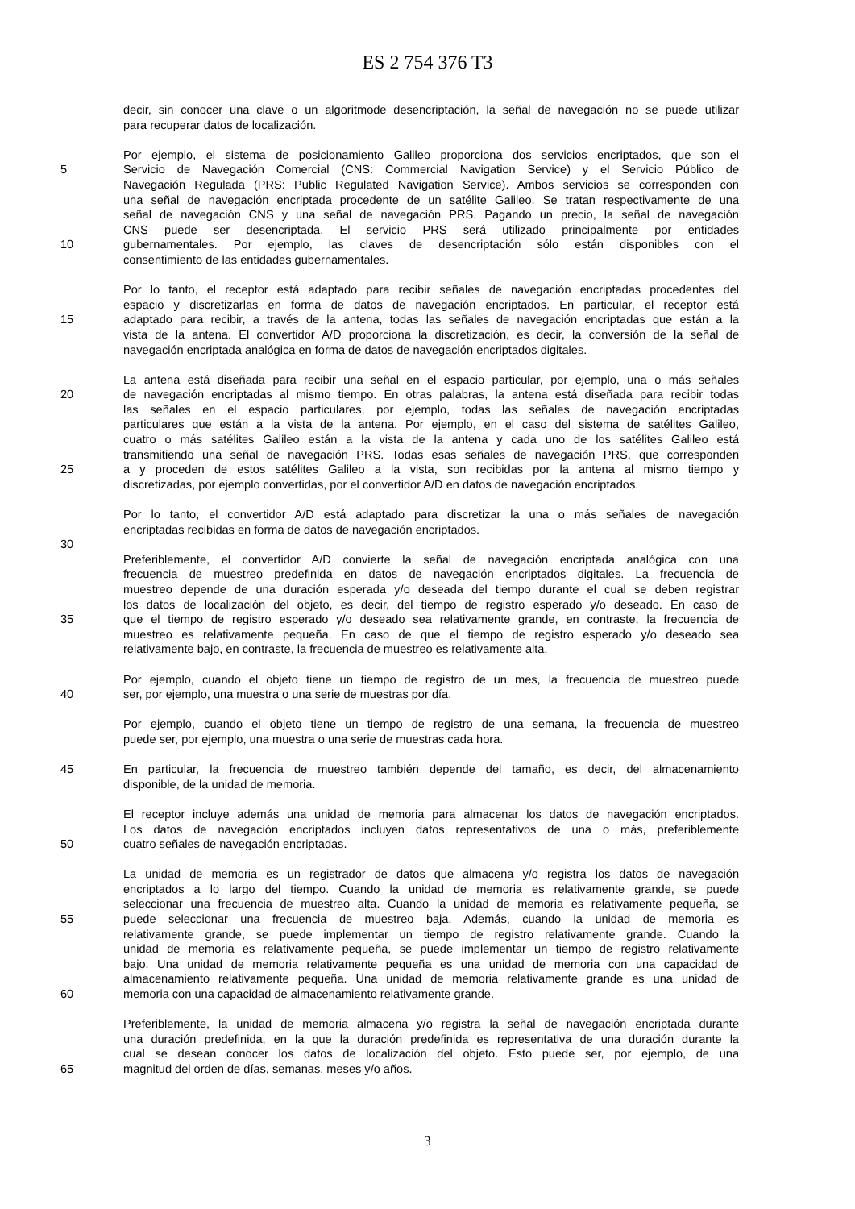ES 2 754 376 T3
decir, sin conocer una clave o un algoritmode desencriptación, la señal de navegación no se puede utilizar
para recuperar datos de localización.
Por ejemplo, el sistema de posicionamiento Galileo proporciona dos servicios encriptados, que son el
5 Servicio de Navegación Comercial (CNS: Commercial Navigation Service) y el Servicio Público de
Navegación Regulada (PRS: Public Regulated Navigation Service). Ambos servicios se corresponden con
una señal de navegación encriptada procedente de un satélite Galileo. Se tratan respectivamente de una
señal de navegación CNS y una señal de navegación PRS. Pagando un precio, la señal de navegación
CNS puede ser desencriptada. El servicio PRS será utilizado principalmente por entidades
10 gubernamentales. Por ejemplo, las claves de desencriptación sólo están disponibles con el
consentimiento de las entidades gubernamentales.
Por lo tanto, el receptor está adaptado para recibir señales de navegación encriptadas procedentes del
espacio y discretizarlas en forma de datos de navegación encriptados. En particular, el receptor está
15 adaptado para recibir, a través de la antena, todas las señales de navegación encriptadas que están a la
vista de la antena. El convertidor A/D proporciona la discretización, es decir, la conversión de la señal de
navegación encriptada analógica en forma de datos de navegación encriptados digitales.
La antena está diseñada para recibir una señal en el espacio particular, por ejemplo, una o más señales
20 de navegación encriptadas al mismo tiempo. En otras palabras, la antena está diseñada para recibir todas
las señales en el espacio particulares, por ejemplo, todas las señales de navegación encriptadas
particulares que están a la vista de la antena. Por ejemplo, en el caso del sistema de satélites Galileo,
cuatro o más satélites Galileo están a la vista de la antena y cada uno de los satélites Galileo está
transmitiendo una señal de navegación PRS. Todas esas señales de navegación PRS, que corresponden
25 a y proceden de estos satélites Galileo a la vista, son recibidas por la antena al mismo tiempo y
discretizadas, por ejemplo convertidas, por el convertidor A/D en datos de navegación encriptados.
Por lo tanto, el convertidor A/D está adaptado para discretizar la una o más señales de navegación
encriptadas recibidas en forma de datos de navegación encriptados.
30
Preferiblemente, el convertidor A/D convierte la señal de navegación encriptada analógica con una
frecuencia de muestreo predefinida en datos de navegación encriptados digitales. La frecuencia de
muestreo depende de una duración esperada y/o deseada del tiempo durante el cual se deben registrar
los datos de localización del objeto, es decir, del tiempo de registro esperado y/o deseado. En caso de
35 que el tiempo de registro esperado y/o deseado sea relativamente grande, en contraste, la frecuencia de
muestreo es relativamente pequeña. En caso de que el tiempo de registro esperado y/o deseado sea
relativamente bajo, en contraste, la frecuencia de muestreo es relativamente alta.
Por ejemplo, cuando el objeto tiene un tiempo de registro de un mes, la frecuencia de muestreo puede
40 ser, por ejemplo, una muestra o una serie de muestras por día.
Por ejemplo, cuando el objeto tiene un tiempo de registro de una semana, la frecuencia de muestreo
puede ser, por ejemplo, una muestra o una serie de muestras cada hora.
45 En particular, la frecuencia de muestreo también depende del tamaño, es decir, del almacenamiento
disponible, de la unidad de memoria.
El receptor incluye además una unidad de memoria para almacenar los datos de navegación encriptados.
Los datos de navegación encriptados incluyen datos representativos de una o más, preferiblemente
50 cuatro señales de navegación encriptadas.
La unidad de memoria es un registrador de datos que almacena y/o registra los datos de navegación
encriptados a lo largo del tiempo. Cuando la unidad de memoria es relativamente grande, se puede
seleccionar una frecuencia de muestreo alta. Cuando la unidad de memoria es relativamente pequeña, se
55 puede seleccionar una frecuencia de muestreo baja. Además, cuando la unidad de memoria es
relativamente grande, se puede implementar un tiempo de registro relativamente grande. Cuando la
unidad de memoria es relativamente pequeña, se puede implementar un tiempo de registro relativamente
bajo. Una unidad de memoria relativamente pequeña es una unidad de memoria con una capacidad de
almacenamiento relativamente pequeña. Una unidad de memoria relativamente grande es una unidad de
60 memoria con una capacidad de almacenamiento relativamente grande.
Preferiblemente, la unidad de memoria almacena y/o registra la señal de navegación encriptada durante
una duración predefinida, en la que la duración predefinida es representativa de una duración durante la
cual se desean conocer los datos de localización del objeto. Esto puede ser, por ejemplo, de una
65 magnitud del orden de días, semanas, meses y/o años.
3